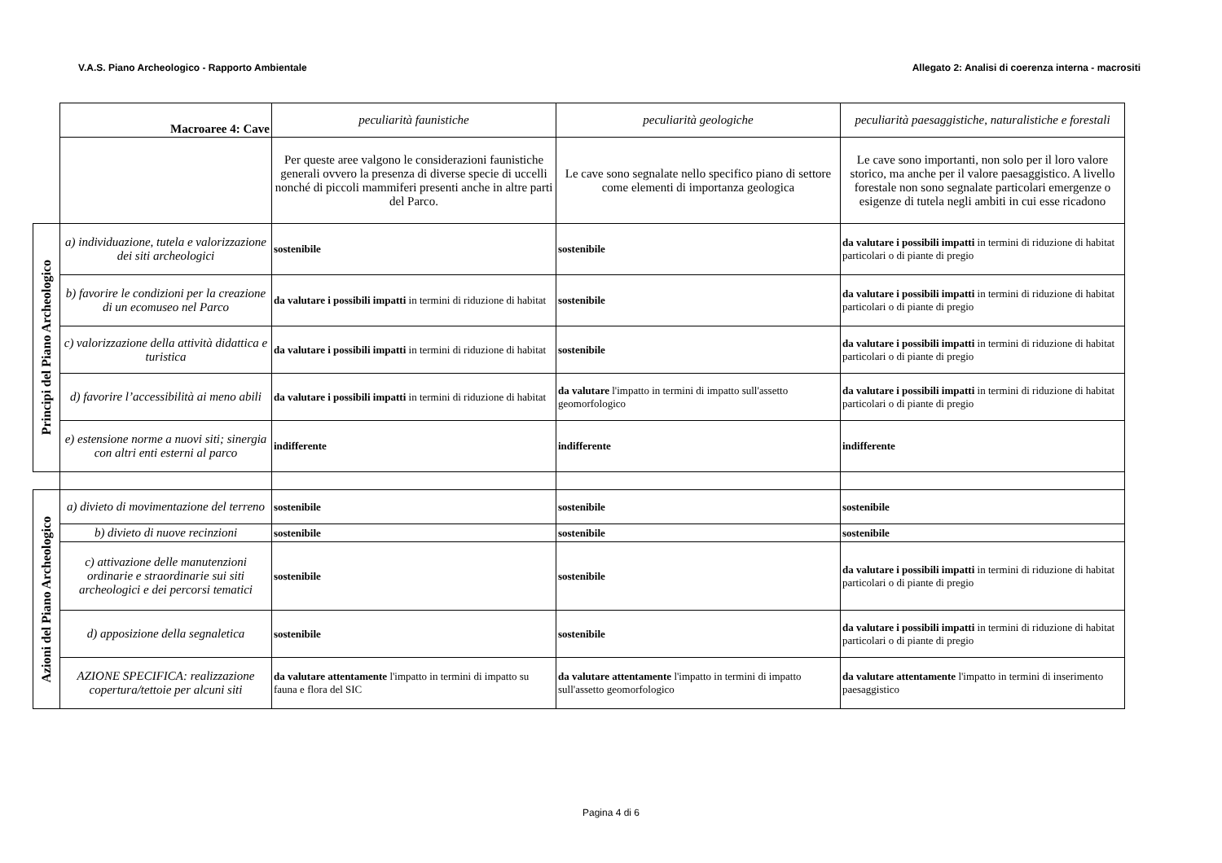V.A.S. Piano Archeologico - Rapporto Ambientale Allegato 2: Analisi di coerenza interna - macrositi
| | Macroaree 4: Cave | peculiarità faunistiche | peculiarità geologiche | peculiarità paesaggistiche, naturalistiche e forestali |
| | | Per queste aree valgono le considerazioni faunistiche generali ovvero la presenza di diverse specie di uccelli nonché di piccoli mammiferi presenti anche in altre parti del Parco. | Le cave sono segnalate nello specifico piano di settore come elementi di importanza geologica | Le cave sono importanti, non solo per il loro valore storico, ma anche per il valore paesaggistico. A livello forestale non sono segnalate particolari emergenze o esigenze di tutela negli ambiti in cui esse ricadono |
| Principi del Piano Archeologico | a) individuazione, tutela e valorizzazione dei siti archeologici | sostenibile | sostenibile | da valutare i possibili impatti in termini di riduzione di habitat particolari o di piante di pregio |
| | b) favorire le condizioni per la creazione di un ecomuseo nel Parco | da valutare i possibili impatti in termini di riduzione di habitat | sostenibile | da valutare i possibili impatti in termini di riduzione di habitat particolari o di piante di pregio |
| | c) valorizzazione della attività didattica e turistica | da valutare i possibili impatti in termini di riduzione di habitat | sostenibile | da valutare i possibili impatti in termini di riduzione di habitat particolari o di piante di pregio |
| | d) favorire l’accessibilità ai meno abili | da valutare i possibili impatti in termini di riduzione di habitat | da valutare l'impatto in termini di impatto sull'assetto geomorfologico | da valutare i possibili impatti in termini di riduzione di habitat particolari o di piante di pregio |
| | e) estensione norme a nuovi siti; sinergia con altri enti esterni al parco | indifferente | indifferente | indifferente |
| Azioni del Piano Archeologico | a) divieto di movimentazione del terreno | sostenibile | sostenibile | sostenibile |
| | b) divieto di nuove recinzioni | sostenibile | sostenibile | sostenibile |
| | c) attivazione delle manutenzioni ordinarie e straordinarie sui siti archeologici e dei percorsi tematici | sostenibile | sostenibile | da valutare i possibili impatti in termini di riduzione di habitat particolari o di piante di pregio |
| | d) apposizione della segnaletica | sostenibile | sostenibile | da valutare i possibili impatti in termini di riduzione di habitat particolari o di piante di pregio |
| | AZIONE SPECIFICA: realizzazione copertura/tettoie per alcuni siti | da valutare attentamente l'impatto in termini di impatto su fauna e flora del SIC | da valutare attentamente l'impatto in termini di impatto sull'assetto geomorfologico | da valutare attentamente l'impatto in termini di inserimento paesaggistico |
Pagina 4 di 6